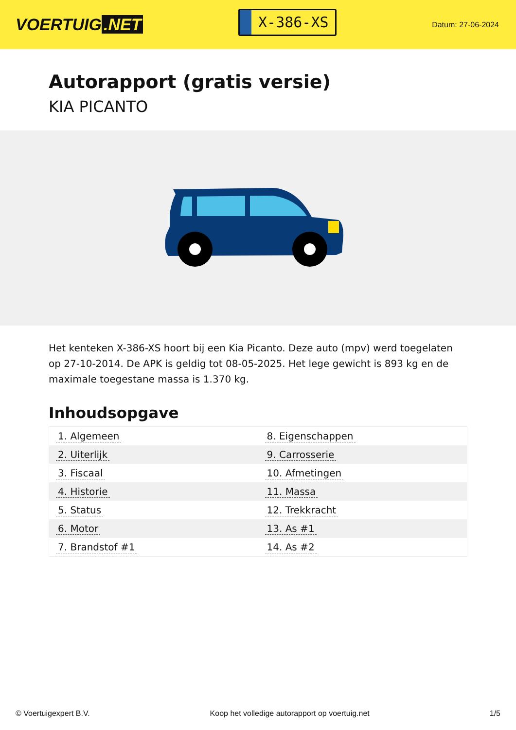VOERTUIG.NET
X-386-XS
Datum: 27-06-2024
Autorapport (gratis versie)
KIA PICANTO
Het kenteken X-386-XS hoort bij een Kia Picanto. Deze auto (mpv) werd toegelaten op 27-10-2014. De APK is geldig tot 08-05-2025. Het lege gewicht is 893 kg en de maximale toegestane massa is 1.370 kg.
Inhoudsopgave
| 1. Algemeen | 8. Eigenschappen |
| 2. Uiterlijk | 9. Carrosserie |
| 3. Fiscaal | 10. Afmetingen |
| 4. Historie | 11. Massa |
| 5. Status | 12. Trekkracht |
| 6. Motor | 13. As #1 |
| 7. Brandstof #1 | 14. As #2 |
© Voertuigexpert B.V. Koop het volledige autorapport op voertuig.net 1/5